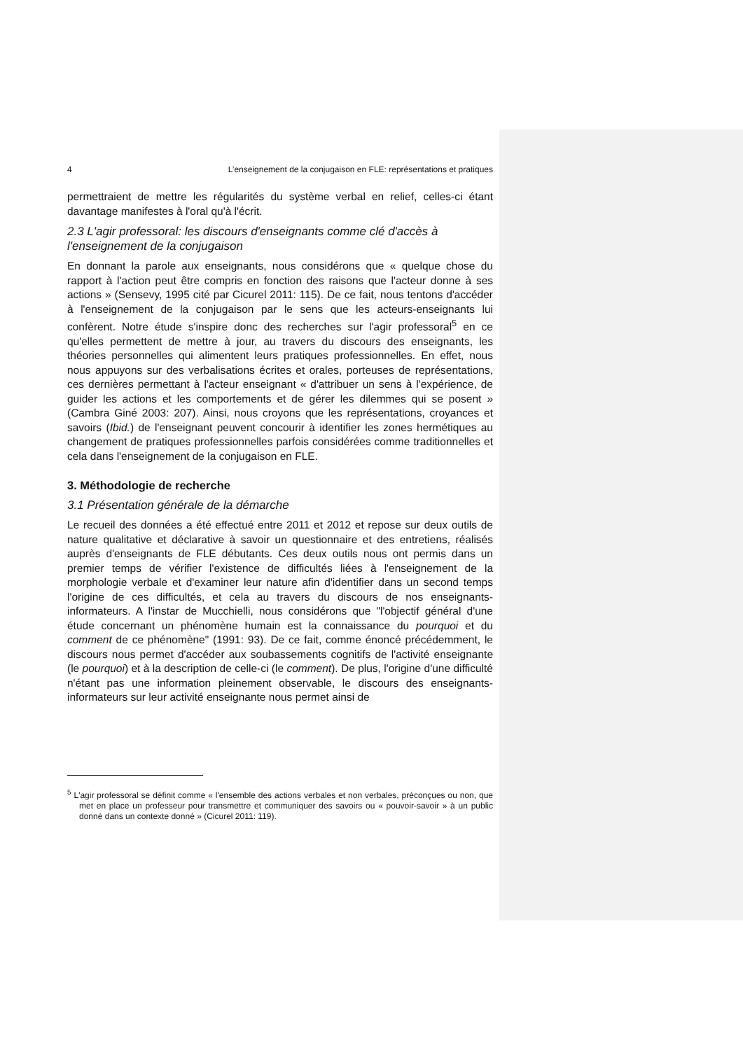4 L’enseignement de la conjugaison en FLE: représentations et pratiques
permettraient de mettre les régularités du système verbal en relief, celles-ci étant davantage manifestes à l'oral qu'à l'écrit.
2.3 L'agir professoral: les discours d'enseignants comme clé d'accès à l'enseignement de la conjugaison
En donnant la parole aux enseignants, nous considérons que « quelque chose du rapport à l'action peut être compris en fonction des raisons que l'acteur donne à ses actions » (Sensevy, 1995 cité par Cicurel 2011: 115). De ce fait, nous tentons d'accéder à l'enseignement de la conjugaison par le sens que les acteurs-enseignants lui confèrent. Notre étude s'inspire donc des recherches sur l'agir professoral<sup>5</sup> en ce qu'elles permettent de mettre à jour, au travers du discours des enseignants, les théories personnelles qui alimentent leurs pratiques professionnelles. En effet, nous nous appuyons sur des verbalisations écrites et orales, porteuses de représentations, ces dernières permettant à l'acteur enseignant « d'attribuer un sens à l'expérience, de guider les actions et les comportements et de gérer les dilemmes qui se posent » (Cambra Giné 2003: 207). Ainsi, nous croyons que les représentations, croyances et savoirs (Ibid.) de l'enseignant peuvent concourir à identifier les zones hermétiques au changement de pratiques professionnelles parfois considérées comme traditionnelles et cela dans l'enseignement de la conjugaison en FLE.
3. Méthodologie de recherche
3.1 Présentation générale de la démarche
Le recueil des données a été effectué entre 2011 et 2012 et repose sur deux outils de nature qualitative et déclarative à savoir un questionnaire et des entretiens, réalisés auprès d'enseignants de FLE débutants. Ces deux outils nous ont permis dans un premier temps de vérifier l'existence de difficultés liées à l'enseignement de la morphologie verbale et d'examiner leur nature afin d'identifier dans un second temps l'origine de ces difficultés, et cela au travers du discours de nos enseignants-informateurs. A l'instar de Mucchielli, nous considérons que "l'objectif général d'une étude concernant un phénomène humain est la connaissance du pourquoi et du comment de ce phénomène" (1991: 93). De ce fait, comme énoncé précédemment, le discours nous permet d'accéder aux soubassements cognitifs de l'activité enseignante (le pourquoi) et à la description de celle-ci (le comment). De plus, l'origine d'une difficulté n'étant pas une information pleinement observable, le discours des enseignants-informateurs sur leur activité enseignante nous permet ainsi de
<sup>5</sup> L'agir professoral se définit comme « l'ensemble des actions verbales et non verbales, préconçues ou non, que met en place un professeur pour transmettre et communiquer des savoirs ou « pouvoir-savoir » à un public donné dans un contexte donné » (Cicurel 2011: 119).